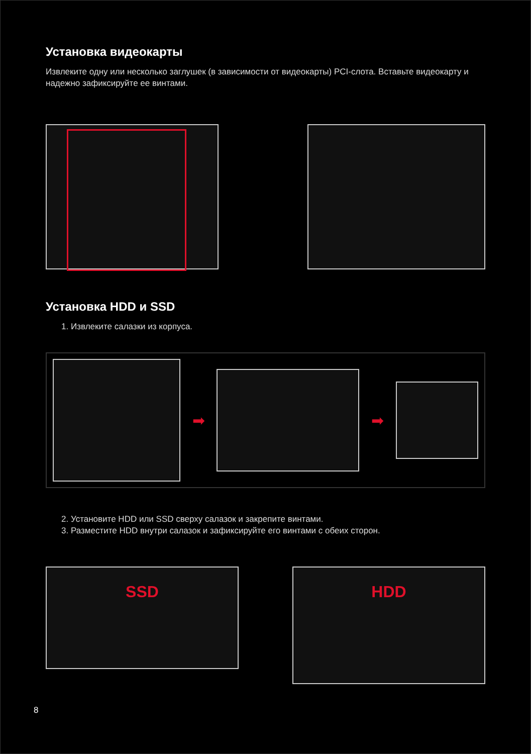Установка видеокарты
Извлеките одну или несколько заглушек (в зависимости от видеокарты) PCI-слота. Вставьте видеокарту и надежно зафиксируйте ее винтами.
Установка HDD и SSD
1. Извлеките салазки из корпуса.
➡ ➡
2. Установите HDD или SSD сверху салазок и закрепите винтами.
3. Разместите HDD внутри салазок и зафиксируйте его винтами с обеих сторон.
SSD
HDD
8